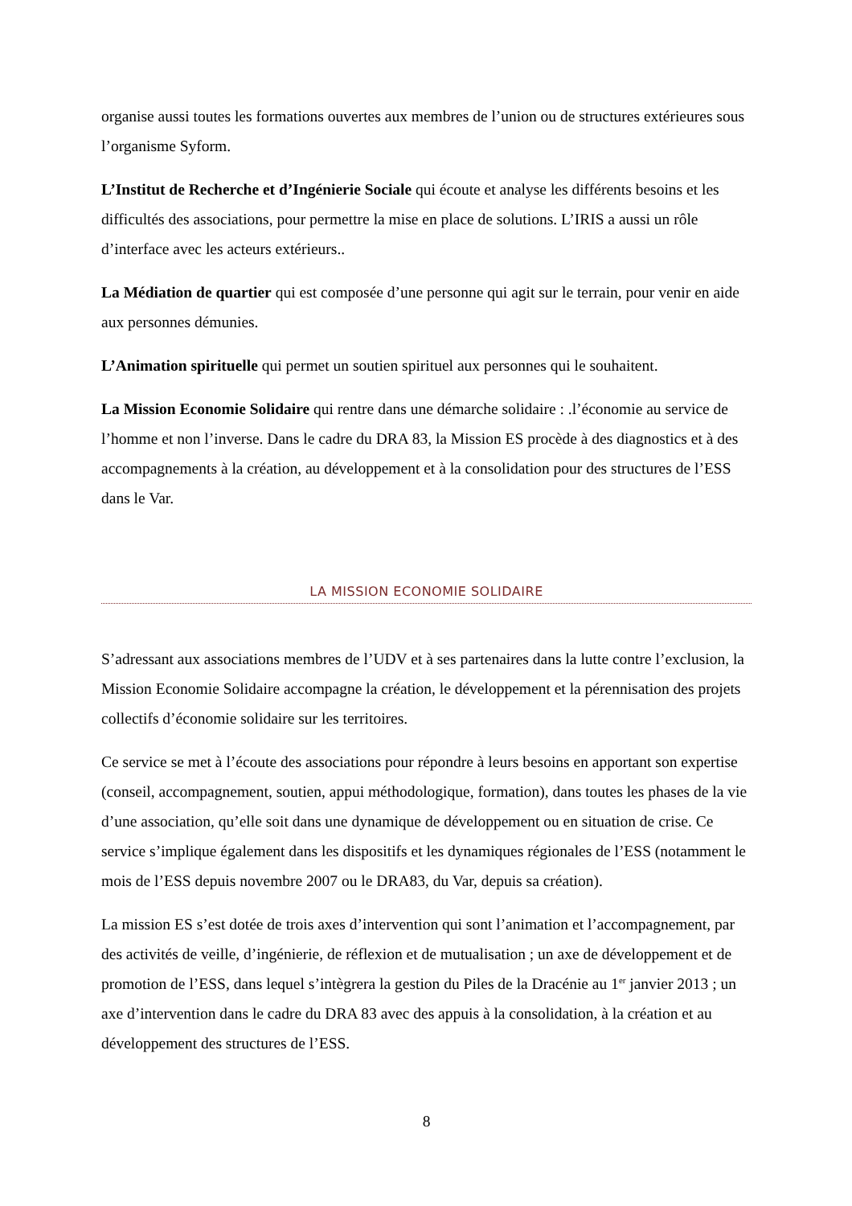organise aussi toutes les formations ouvertes aux membres de l’union ou de structures extérieures sous l’organisme Syform.
L’Institut de Recherche et d’Ingénierie Sociale qui écoute et analyse les différents besoins et les difficultés des associations, pour permettre la mise en place de solutions. L’IRIS a aussi un rôle d’interface avec les acteurs extérieurs..
La Médiation de quartier qui est composée d’une personne qui agit sur le terrain, pour venir en aide aux personnes démunies.
L’Animation spirituelle qui permet un soutien spirituel aux personnes qui le souhaitent.
La Mission Economie Solidaire qui rentre dans une démarche solidaire : .l’économie au service de l’homme et non l’inverse. Dans le cadre du DRA 83, la Mission ES procède à des diagnostics et à des accompagnements à la création, au développement et à la consolidation pour des structures de l’ESS dans le Var.
LA MISSION ECONOMIE SOLIDAIRE
S’adressant aux associations membres de l’UDV et à ses partenaires dans la lutte contre l’exclusion, la Mission Economie Solidaire accompagne la création, le développement et la pérennisation des projets collectifs d’économie solidaire sur les territoires.
Ce service se met à l’écoute des associations pour répondre à leurs besoins en apportant son expertise (conseil, accompagnement, soutien, appui méthodologique, formation), dans toutes les phases de la vie d’une association, qu’elle soit dans une dynamique de développement ou en situation de crise. Ce service s’implique également dans les dispositifs et les dynamiques régionales de l’ESS (notamment le mois de l’ESS depuis novembre 2007 ou le DRA83, du Var, depuis sa création).
La mission ES s’est dotée de trois axes d’intervention qui sont l’animation et l’accompagnement, par des activités de veille, d’ingénierie, de réflexion et de mutualisation ; un axe de développement et de promotion de l’ESS, dans lequel s’intègrera la gestion du Piles de la Dracénie au 1<sup>er</sup> janvier 2013 ; un axe d’intervention dans le cadre du DRA 83 avec des appuis à la consolidation, à la création et au développement des structures de l’ESS.
8